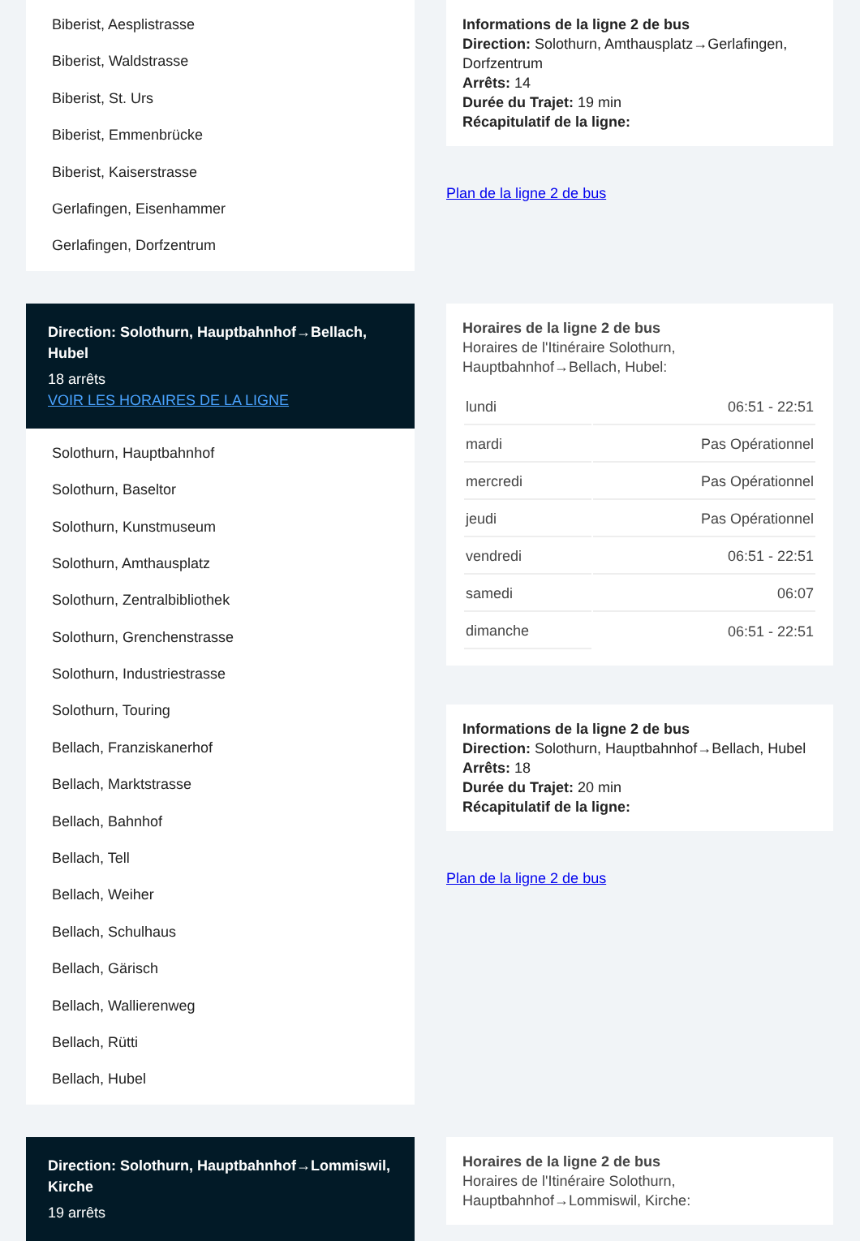Biberist, Aesplistrasse
Biberist, Waldstrasse
Biberist, St. Urs
Biberist, Emmenbrücke
Biberist, Kaiserstrasse
Gerlafingen, Eisenhammer
Gerlafingen, Dorfzentrum
Informations de la ligne 2 de bus
Direction: Solothurn, Amthausplatz→Gerlafingen, Dorfzentrum
Arrêts: 14
Durée du Trajet: 19 min
Récapitulatif de la ligne:
Plan de la ligne 2 de bus
Direction: Solothurn, Hauptbahnhof→Bellach, Hubel
18 arrêts
VOIR LES HORAIRES DE LA LIGNE
Solothurn, Hauptbahnhof
Solothurn, Baseltor
Solothurn, Kunstmuseum
Solothurn, Amthausplatz
Solothurn, Zentralbibliothek
Solothurn, Grenchenstrasse
Solothurn, Industriestrasse
Solothurn, Touring
Bellach, Franziskanerhof
Bellach, Marktstrasse
Bellach, Bahnhof
Bellach, Tell
Bellach, Weiher
Bellach, Schulhaus
Bellach, Gärisch
Bellach, Wallierenweg
Bellach, Rütti
Bellach, Hubel
Horaires de la ligne 2 de bus
Horaires de l'Itinéraire Solothurn, Hauptbahnhof→Bellach, Hubel:
| lundi | 06:51 - 22:51 |
| mardi | Pas Opérationnel |
| mercredi | Pas Opérationnel |
| jeudi | Pas Opérationnel |
| vendredi | 06:51 - 22:51 |
| samedi | 06:07 |
| dimanche | 06:51 - 22:51 |
Informations de la ligne 2 de bus
Direction: Solothurn, Hauptbahnhof→Bellach, Hubel
Arrêts: 18
Durée du Trajet: 20 min
Récapitulatif de la ligne:
Plan de la ligne 2 de bus
Direction: Solothurn, Hauptbahnhof→Lommiswil, Kirche
19 arrêts
Horaires de la ligne 2 de bus
Horaires de l'Itinéraire Solothurn, Hauptbahnhof→Lommiswil, Kirche: